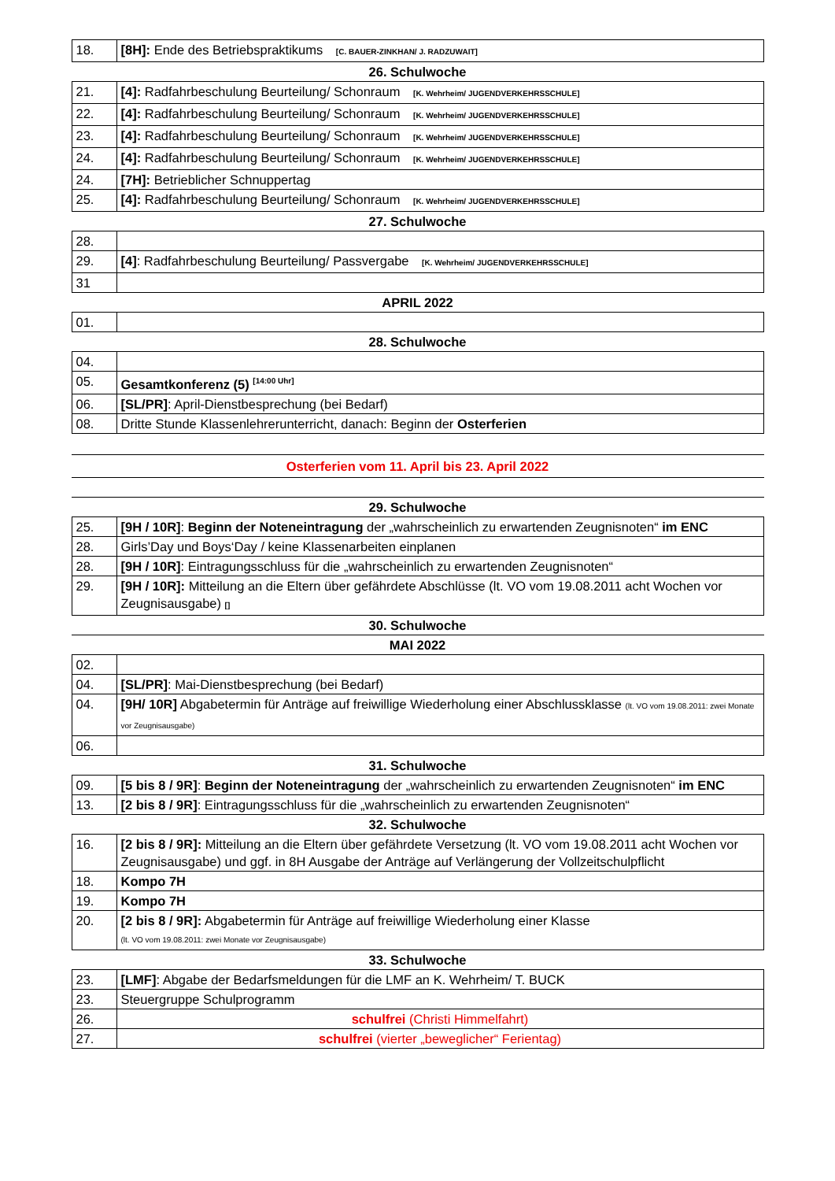| 18. | [8H]: Ende des Betriebspraktikums [C. BAUER-ZINKHAN/ J. RADZUWAIT] |
26. Schulwoche
| 21. | [4]: Radfahrbeschulung Beurteilung/ Schonraum [K. Wehrheim/ JUGENDVERKEHRSSCHULE] |
| 22. | [4]: Radfahrbeschulung Beurteilung/ Schonraum [K. Wehrheim/ JUGENDVERKEHRSSCHULE] |
| 23. | [4]: Radfahrbeschulung Beurteilung/ Schonraum [K. Wehrheim/ JUGENDVERKEHRSSCHULE] |
| 24. | [4]: Radfahrbeschulung Beurteilung/ Schonraum [K. Wehrheim/ JUGENDVERKEHRSSCHULE] |
| 24. | [7H]: Betrieblicher Schnuppertag |
| 25. | [4]: Radfahrbeschulung Beurteilung/ Schonraum [K. Wehrheim/ JUGENDVERKEHRSSCHULE] |
27. Schulwoche
| 28. | |
| 29. | [4] : Radfahrbeschulung Beurteilung/ Passvergabe [K. Wehrheim/ JUGENDVERKEHRSSCHULE] |
| 31 | |
APRIL 2022
| 01. | |
28. Schulwoche
| 04. | |
| 05. | Gesamtkonferenz (5) <sup>[14:00 Uhr]</sup> |
| 06. | [SL/PR] : April-Dienstbesprechung (bei Bedarf) |
| 08. | Dritte Stunde Klassenlehrerunterricht, danach: Beginn der Osterferien |
Osterferien vom 11. April bis 23. April 2022
29. Schulwoche
| 25. | [9H / 10R] : Beginn der Noteneintragung der „wahrscheinlich zu erwartenden Zeugnisnoten“ im ENC |
| 28. | Girls’Day und Boys‘Day / keine Klassenarbeiten einplanen |
| 28. | [9H / 10R] : Eintragungsschluss für die „wahrscheinlich zu erwartenden Zeugnisnoten“ |
| 29. | [9H / 10R]: Mitteilung an die Eltern über gefährdete Abschlüsse (lt. VO vom 19.08.2011 acht Wochen vor Zeugnisausgabe) [] |
30. Schulwoche
MAI 2022
| 02. | |
| 04. | [SL/PR] : Mai-Dienstbesprechung (bei Bedarf) |
| 04. | [9H/ 10R] Abgabetermin für Anträge auf freiwillige Wiederholung einer Abschlussklasse (lt. VO vom 19.08.2011: zwei Monate vor Zeugnisausgabe) |
| 06. | |
31. Schulwoche
| 09. | [5 bis 8 / 9R] : Beginn der Noteneintragung der „wahrscheinlich zu erwartenden Zeugnisnoten“ im ENC |
| 13. | [2 bis 8 / 9R] : Eintragungsschluss für die „wahrscheinlich zu erwartenden Zeugnisnoten“ |
32. Schulwoche
| 16. | [2 bis 8 / 9R]: Mitteilung an die Eltern über gefährdete Versetzung (lt. VO vom 19.08.2011 acht Wochen vor Zeugnisausgabe) und ggf. in 8H Ausgabe der Anträge auf Verlängerung der Vollzeitschulpflicht |
| 18. | Kompo 7H |
| 19. | Kompo 7H |
| 20. | [2 bis 8 / 9R]: Abgabetermin für Anträge auf freiwillige Wiederholung einer Klasse (lt. VO vom 19.08.2011: zwei Monate vor Zeugnisausgabe) |
33. Schulwoche
| 23. | [LMF] : Abgabe der Bedarfsmeldungen für die LMF an K. Wehrheim/ T. BUCK |
| 23. | Steuergruppe Schulprogramm |
| 26. | schulfrei (Christi Himmelfahrt) |
| 27. | schulfrei (vierter „beweglicher“ Ferientag) |